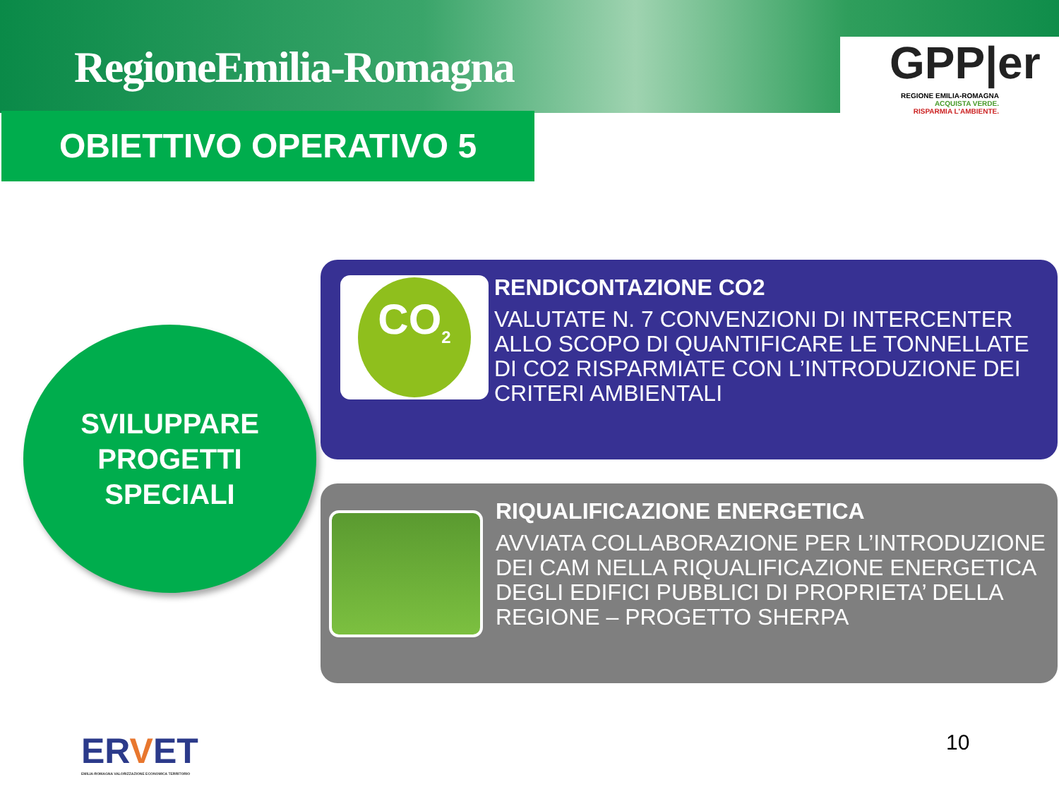RegioneEmilia-Romagna
GPP|er
REGIONE EMILIA-ROMAGNA
ACQUISTA VERDE.
RISPARMIA L'AMBIENTE.
OBIETTIVO OPERATIVO 5
SVILUPPARE
PROGETTI
SPECIALI
CO<sub>2</sub>
RENDICONTAZIONE CO2
VALUTATE N. 7 CONVENZIONI DI INTERCENTER ALLO SCOPO DI QUANTIFICARE LE TONNELLATE DI CO2 RISPARMIATE CON L’INTRODUZIONE DEI CRITERI AMBIENTALI
RIQUALIFICAZIONE ENERGETICA
AVVIATA COLLABORAZIONE PER L’INTRODUZIONE DEI CAM NELLA RIQUALIFICAZIONE ENERGETICA DEGLI EDIFICI PUBBLICI DI PROPRIETA’ DELLA REGIONE – PROGETTO SHERPA
ERVET
EMILIA-ROMAGNA VALORIZZAZIONE ECONOMICA TERRITORIO
10